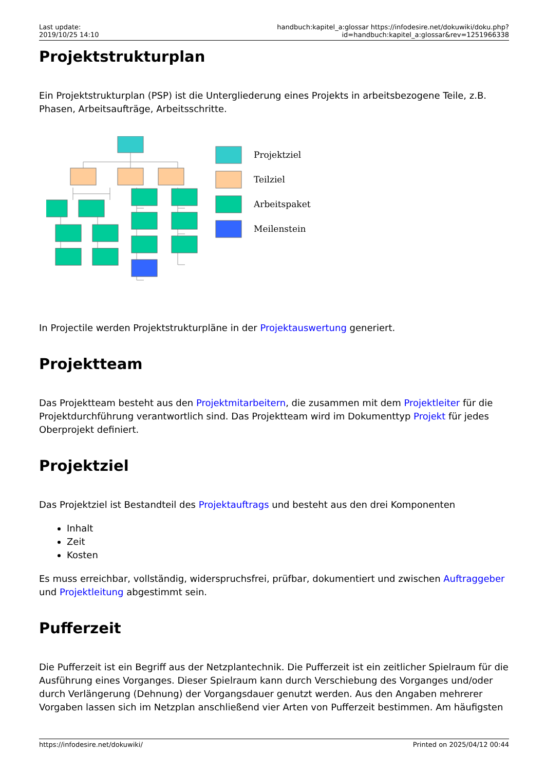Last update:
2019/10/25 14:10
handbuch:kapitel_a:glossar https://infodesire.net/dokuwiki/doku.php?id=handbuch:kapitel_a:glossar&rev=1251966338
Projektstrukturplan
Ein Projektstrukturplan (PSP) ist die Untergliederung eines Projekts in arbeitsbezogene Teile, z.B. Phasen, Arbeitsaufträge, Arbeitsschritte.
Projektziel
Teilziel
Arbeitspaket
Meilenstein
In Projectile werden Projektstrukturpläne in der Projektauswertung generiert.
Projektteam
Das Projektteam besteht aus den Projektmitarbeitern, die zusammen mit dem Projektleiter für die Projektdurchführung verantwortlich sind. Das Projektteam wird im Dokumenttyp Projekt für jedes Oberprojekt definiert.
Projektziel
Das Projektziel ist Bestandteil des Projektauftrags und besteht aus den drei Komponenten
Inhalt
Zeit
Kosten
Es muss erreichbar, vollständig, widerspruchsfrei, prüfbar, dokumentiert und zwischen Auftraggeber und Projektleitung abgestimmt sein.
Pufferzeit
Die Pufferzeit ist ein Begriff aus der Netzplantechnik. Die Pufferzeit ist ein zeitlicher Spielraum für die Ausführung eines Vorganges. Dieser Spielraum kann durch Verschiebung des Vorganges und/oder durch Verlängerung (Dehnung) der Vorgangsdauer genutzt werden. Aus den Angaben mehrerer Vorgaben lassen sich im Netzplan anschließend vier Arten von Pufferzeit bestimmen. Am häufigsten
https://infodesire.net/dokuwiki/ Printed on 2025/04/12 00:44